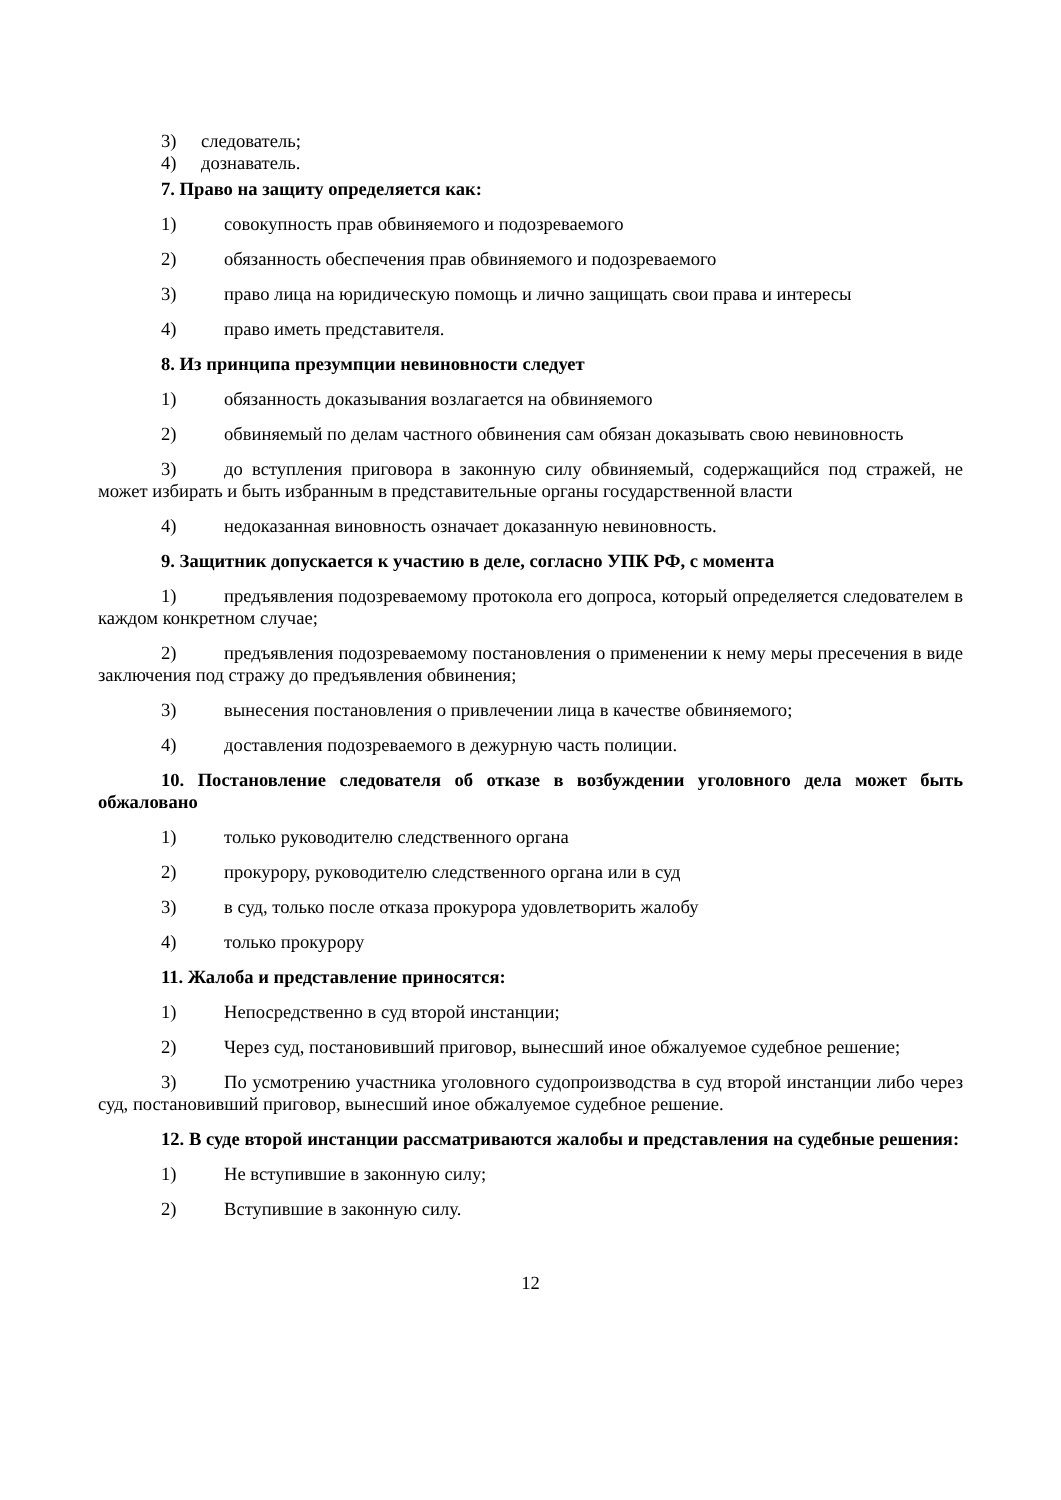3) следователь;
4) дознаватель.
7. Право на защиту определяется как:
1) совокупность прав обвиняемого и подозреваемого
2) обязанность обеспечения прав обвиняемого и подозреваемого
3) право лица на юридическую помощь и лично защищать свои права и интересы
4) право иметь представителя.
8. Из принципа презумпции невиновности следует
1) обязанность доказывания возлагается на обвиняемого
2) обвиняемый по делам частного обвинения сам обязан доказывать свою невиновность
3) до вступления приговора в законную силу обвиняемый, содержащийся под стражей, не может избирать и быть избранным в представительные органы государственной власти
4) недоказанная виновность означает доказанную невиновность.
9. Защитник допускается к участию в деле, согласно УПК РФ, с момента
1) предъявления подозреваемому протокола его допроса, который определяется следователем в каждом конкретном случае;
2) предъявления подозреваемому постановления о применении к нему меры пресечения в виде заключения под стражу до предъявления обвинения;
3) вынесения постановления о привлечении лица в качестве обвиняемого;
4) доставления подозреваемого в дежурную часть полиции.
10. Постановление следователя об отказе в возбуждении уголовного дела может быть обжаловано
1) только руководителю следственного органа
2) прокурору, руководителю следственного органа или в суд
3) в суд, только после отказа прокурора удовлетворить жалобу
4) только прокурору
11. Жалоба и представление приносятся:
1) Непосредственно в суд второй инстанции;
2) Через суд, постановивший приговор, вынесший иное обжалуемое судебное решение;
3) По усмотрению участника уголовного судопроизводства в суд второй инстанции либо через суд, постановивший приговор, вынесший иное обжалуемое судебное решение.
12. В суде второй инстанции рассматриваются жалобы и представления на судебные решения:
1) Не вступившие в законную силу;
2) Вступившие в законную силу.
12